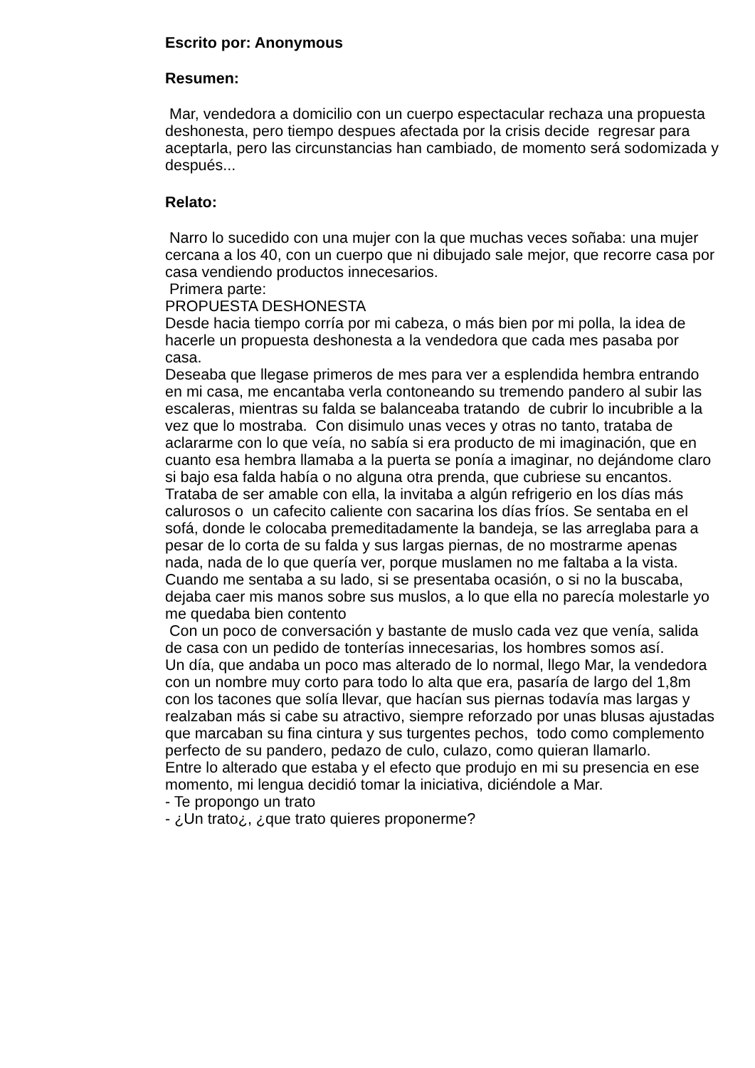Escrito por: Anonymous
Resumen:
Mar, vendedora a domicilio con un cuerpo espectacular rechaza una propuesta deshonesta, pero tiempo despues afectada por la crisis decide regresar para aceptarla, pero las circunstancias han cambiado, de momento será sodomizada y después...
Relato:
Narro lo sucedido con una mujer con la que muchas veces soñaba: una mujer cercana a los 40, con un cuerpo que ni dibujado sale mejor, que recorre casa por casa vendiendo productos innecesarios.
Primera parte:
PROPUESTA DESHONESTA
Desde hacia tiempo corría por mi cabeza, o más bien por mi polla, la idea de hacerle un propuesta deshonesta a la vendedora que cada mes pasaba por casa.
Deseaba que llegase primeros de mes para ver a esplendida hembra entrando en mi casa, me encantaba verla contoneando su tremendo pandero al subir las escaleras, mientras su falda se balanceaba tratando de cubrir lo incubrible a la vez que lo mostraba. Con disimulo unas veces y otras no tanto, trataba de aclararme con lo que veía, no sabía si era producto de mi imaginación, que en cuanto esa hembra llamaba a la puerta se ponía a imaginar, no dejándome claro si bajo esa falda había o no alguna otra prenda, que cubriese su encantos.
Trataba de ser amable con ella, la invitaba a algún refrigerio en los días más calurosos o un cafecito caliente con sacarina los días fríos. Se sentaba en el sofá, donde le colocaba premeditadamente la bandeja, se las arreglaba para a pesar de lo corta de su falda y sus largas piernas, de no mostrarme apenas nada, nada de lo que quería ver, porque muslamen no me faltaba a la vista. Cuando me sentaba a su lado, si se presentaba ocasión, o si no la buscaba, dejaba caer mis manos sobre sus muslos, a lo que ella no parecía molestarle yo me quedaba bien contento
Con un poco de conversación y bastante de muslo cada vez que venía, salida de casa con un pedido de tonterías innecesarias, los hombres somos así.
Un día, que andaba un poco mas alterado de lo normal, llego Mar, la vendedora con un nombre muy corto para todo lo alta que era, pasaría de largo del 1,8m con los tacones que solía llevar, que hacían sus piernas todavía mas largas y realzaban más si cabe su atractivo, siempre reforzado por unas blusas ajustadas que marcaban su fina cintura y sus turgentes pechos, todo como complemento perfecto de su pandero, pedazo de culo, culazo, como quieran llamarlo.
Entre lo alterado que estaba y el efecto que produjo en mi su presencia en ese momento, mi lengua decidió tomar la iniciativa, diciéndole a Mar.
- Te propongo un trato
- ¿Un trato¿, ¿que trato quieres proponerme?